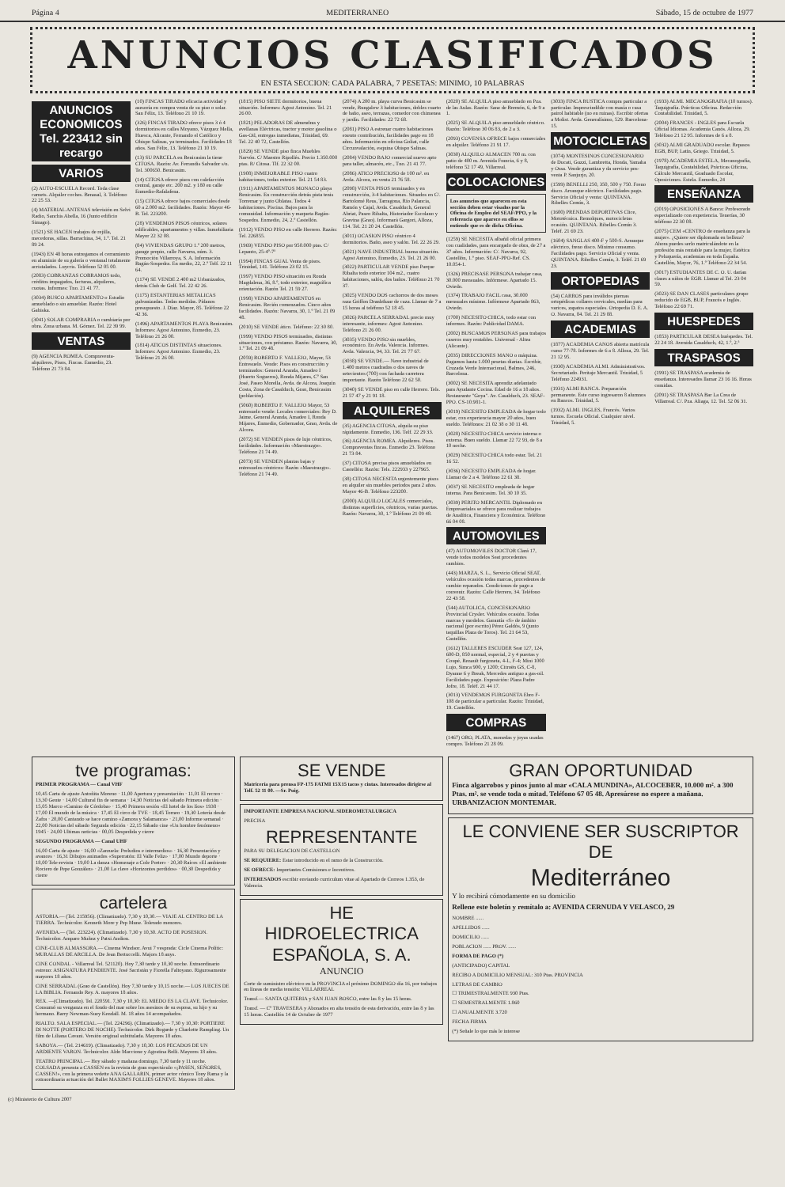Página 4 MEDITERRANEO Sábado, 15 de octubre de 1977
ANUNCIOS CLASIFICADOS
EN ESTA SECCION: CADA PALABRA, 7 PESETAS: MINIMO, 10 PALABRAS
ANUNCIOS ECONOMICOS Tel. 223412 sin recargo
VARIOS
(2) AUTO-ESCUELA Record. Toda clase carnets. Alquiler coches. Benasal, 3. Teléfono 22 25 53.
(4) MATERIAL ANTENAS televisión en Selvi Radio, Sanchis Abella, 16 (Junto edificio Simago).
(1521) SE HACEN trabajos de rejilla, mecedoras, sillas. Barrachina, 34, 1.º. Tel. 21 89 24.
(1943) EN 48 horas entregamos el cerramiento en aluminio de su galería o ventanal totalmente acristalados. Luycris. Teléfono 52 05 00.
(2083) COBRANZAS COBRAMOS todo, créditos impagados, facturas, alquileres, cuotas. Informes: Tno. 21 41 77.
(3034) BUSCO APARTAMENTO o Estudio amueblado o sin amueblar. Razón: Hotel Gabiska.
(3041) SOLAR COMPRARIA o cambiaría por obra. Zona urbana. M. Gómez. Tel. 22 39 99.
VENTAS
(9) AGENCIA ROMEA. Compraventa-alquileres, Pisos, Fincas. Enmedio, 23. Teléfono 21 73 84.
(10) FINCAS TIRADO eficacia actividad y asesoría en compra venta de su piso o solar. San Félix, 13. Teléfono 21 10 19.
(326) FINCAS TIRADO ofrece pisos 3 ó 4 dormitorios en calles Moyano, Vázquez Mella, Huesca, Alicante, Fernando el Católico y Obispo Salinas, ya terminados. Facilidades 18 años. San Félix, 13. Teléfono 21 10 19.
(13) SU PARCELA en Benicasim la tiene CITOSA. Razón: Av. Ferrandis Salvador s/n. Tel. 300650. Benicasim.
(14) CITOSA ofrece pisos con calefacción central, garaje etc. 200 m2. y 180 en calle Enmedio-Rafalafena.
(15) CITOSA ofrece bajos comerciales desde 60 a 2.000 m2. facilidades. Razón: Mayor 46-B. Tel. 223200.
(28) VENDEMOS PISOS céntricos, solares edificables, apartamentos y villas. Inmobiliaria Mayor 22 32 08.
(84) VIVIENDAS GRUPO 1.º 200 metros, garage propio, calle Navarra, núm. 3. Promoción Villarroya, S. A. Información Bagán-Sospedra. En medio, 22, 2.º Telf. 22 11 64.
(1174) SE VENDE 2.400 m2 Urbanizados, detrás Club de Golf. Tel. 22 42 26.
(1175) ESTANTERIAS METALICAS galvanizadas. Todas medidas. Pídanos presupuesto. J. Díaz. Mayor, 85. Teléfono 22 42 36.
(1496) APARTAMENTOS PLAYA Benicasim. Informes: Agost Antonino, Enmedio, 23. Teléfono 21 26 00.
(1814) ATICOS DISTINTAS situaciones. Informes: Agost Antonino. Enmedio, 23. Teléfono 21 26 00.
(1815) PISO SIETE dormitorios, buena situación. Informes: Agost Antonino. Tel. 21 26 00.
(1821) PELADORAS DE almendras y avellanas Eléctricas, tractor y motor gasolina o Gas-Oil, entregas inmediatas, Trinidad, 69. Tel. 22 40 72, Castellón.
(1829) SE VENDE piso finca Muebles Narvón. C/ Maestro Ripollés. Precio 1.350.000 ptas. R/ Citosa. Tlf. 22 32 00.
(1908) INMEJORABLE PISO cuatro habitaciones, todas exterior. Tel. 21 54 83.
(1911) APARTAMENTOS MONACO playa Benicasim. En construcción detrás pista tenis Torremar y junto Oblatas. Todos 4 habitaciones. Piscina. Bajos para la comunidad. Información y maqueta Bagán-Sospedra. Enmedio, 24, 2.º Castellón.
(1912) VENDO PISO en calle Herrero. Razón: Tel. 226855.
(1969) VENDO PISO por 950.000 ptas. C/ Lepanto, 25-4º-7ª
(1994) FINCAS GUAL Venta de pisos. Trinidad, 141. Teléfono 23 02 15.
(1997) VENDO PISO situación en Ronda Magdalena, 36, 8.º, todo exterior, magnífica orientación. Razón Tel. 21 59 27.
(1998) VENDO APARTAMENTOS en Benicasim. Recién comenzados. Cinco años facilidades. Razón: Navarra, 30, 1.º Tel. 21 09 48.
(2010) SE VENDE ático. Teléfono: 22 30 80.
(1999) VENDO PISOS terminados, distintas situaciones, con préstamo. Razón: Navarra, 30, 1.º Tel. 21 09 48.
(2059) ROBERTO F. VALLEJO, Mayor, 53 Entresuelo. Vende: Pisos en construcción y terminados: General Aranda, Amadeo I (Huerto Sogueros), Ronda Mijares, Cº San José, Paseo Morella, Avda. de Alcora, Joaquín Costa, Zona de Casalduch, Grao, Benicasim (población).
(5060) ROBERTO F. VALLEJO Mayor, 53 entresuelo vende: Locales comerciales: Rey D. Jaime, General Aranda, Amadeo I, Ronda Mijares, Enmedio, Gobernador, Grao, Avda. de Alcora.
(2072) SE VENDEN pisos de lujo céntricos, facilidades. Información «Maestrazgo». Teléfono 21 74 49.
(2073) SE VENDEN plantas bajas y entresuelos céntricos: Razón «Maestrazgo». Teléfono 21 74 49.
(2074) A 200 m. playa curva Benicasim se vende, Bungalow 3 habitaciones, dobles cuarto de baño, aseo, terrazas, comedor con chimenea y jardín. Facilidades: 22 72 68.
(2081) PISO A estrenar cuatro habitaciones exento contribución, facilidades pago en 18 años. Información en oficina Goliat, calle Circunvalación, esquina Obispo Salinas.
(2084) VENDO BAJO comercial nuevo apto para taller, almacén, etc., Tno. 21 41 77.
(2086) ATICO PRECIOSO de 100 m². en Avda. Alcora, en venta 21 76 58.
(2098) VENTA PISOS terminados y en construcción, 3-4 habitaciones. Situados en C/. Bartolomé Reus, Tarragona, Río Palancia, Ramón y Cajal, Avda. Casalduch, General Abriat, Paseo Ribalta, Historiador Escolano y Gravina (Grao). Informará Gargori, Alloza, 114. Tel. 21 20 24. Castellón.
(3011) OCASION PISO céntrico 4 dormitorios. Baño, aseo y salón. Tel. 22 26 29.
(3021) NAVE INDUSTRIAL buena situación. Agost Antonino, Enmedio, 23. Tel. 21 26 00.
(3022) PARTICULAR VENDE piso Parque Ribalta todo exterior 104 m2., cuatro habitaciones, salón, dos baños. Teléfono 21 70 37.
(3025) VENDO DOS cachorros de dos meses raza Griffon Dranhthaar de caza. Llamar de 7 a 15 horas al teléfono 52 18 45.
(3026) PARCELA SERRADAL precio muy interesante, informes: Agost Antonino. Teléfono 21 26 00.
(3035) VENDO PISO sin muebles, económico. En Avda. Valencia. Informes. Avda. Valencia, 94, 33. Tel. 21 77 67.
(3038) SE VENDE.— Nave industrial de 1.400 metros cuadrados o dos naves de setecientos (700) con fachada carretera importante. Razón Teléfono 22 62 50.
(3040) SE VENDE piso en calle Herrero. Tels. 21 57 47 y 21 91 18.
ALQUILERES
(35) AGENCIA CITOSA, alquila su piso rápidamente. Enmedio, 136. Telf. 22 29 33.
(36) AGENCIA ROMEA. Alquileres. Pisos. Compraventas fincas. Enmedio 23. Teléfono 21 73 84.
(37) CITOSA precisa pisos amueblados en Castellón: Razón: Tels. 222933 y 227965.
(38) CITOSA NECESITA urgentemente pisos en alquiler sin muebles períodos para 2 años. Mayor 46-B. Teléfono 223200.
(2000) ALQUILO LOCALES comerciales, distintas superficies, céntricos, varias puertas. Razón: Navarra, 30, 1.º Teléfono 21 09 48.
(2020) SE ALQUILA piso amueblado en Pza. de las Aulas. Razón: Sanz de Bremón, 6, de 9 a 1.
(2025) SE ALQUILA piso amueblado céntrico. Razón: Teléfono 30 06 83, de 2 a 3.
(2093) COVENSA OFRECE bajos comerciales en alquiler. Teléfono 21 91 17.
(3030) ALQUILO ALMACEN 700 m. con patio de 400 m. Avenida Francia, 6 y 8, teléfono 52 17 49, Villarreal.
COLOCACIONES
Los anuncios que aparecen en esta sección deben estar visados por la Oficina de Empleo del SEAF/PPO, y la referencia que aparece en ellos se entiende que es de dicha Oficina.
(1259) SE NECESITA albañil oficial primera con cualidades, para encargado de obra, de 27 a 37 años. Información: C/. Navarra, 92, Castellón, 1.º piso. SEAF-PPO-Ref. CS. 10.054-1.
(1326) PRECISASE PERSONA trabajar casa, 30.000 mensuales. Infórmese. Apartado 15. Oviedo.
(1374) TRABAJO FACIL casa, 30.000 mensuales mínimo. Infórmese Apartado 863, Oviedo.
(1700) NECESITO CHICA, todo estar con informes. Razón: Publicidad DAMA.
(2002) BUSCAMOS PERSONAS para trabajos caseros muy rentables. Universal - Altea (Alicante).
(2035) DIRECCIONES MANO o máquina. Pagamos hasta 1.000 pesetas diarias. Escribir, Cruzada Verde Internacional, Balmes, 246, Barcelona.
(3002) SE NECESITA aprendiz adelantado para Ayudante Cocina. Edad de 16 a 18 años. Restaurante "Goya". Av. Casalduch, 23. SEAF-PPO. CS-10.981-1.
(3019) NECESITO EMPLEADA de hogar todo estar, con experiencia mayor 20 años, buen sueldo. Teléfonos: 21 02 38 o 30 11 48.
(3028) NECESITO CHICA servicio interna o externa. Buen sueldo. Llamar 22 72 93, de 8 a 10 noche.
(3029) NECESITO CHICA todo estar. Tel. 21 16 52.
(3036) NECESITO EMPLEADA de hogar. Llamar de 2 a 4. Teléfono 22 61 38.
(3037) SE NECESITO empleada de hogar interna. Para Benicasim. Tel. 30 10 35.
(3039) PERITO MERCANTIL Diplomado en Empresariales se ofrece para realizar trabajos de Analítica, Financiera y Económica. Teléfono 66 04 08.
AUTOMOVILES
(47) AUTOMOVILES DOCTOR Clará 17, vende todos modelos Seat procedentes cambios.
(443) MARZA, S. L., Servicio Oficial SEAT, vehículos ocasión todas marcas, procedentes de cambio reparados. Condiciones de pago a convenir. Razón: Calle Herrero, 34. Teléfono 22 43 58.
(544) AUTOLICA, CONCESIONARIO Provincial Crysler. Vehículos ocasión. Todas marcas y modelos. Garantía «S» de ámbito nacional (por escrito) Pérez Galdós, 9 (junto taquillas Plaza de Toros). Tel. 21 64 53, Castellón.
(1612) TALLERES ESCUDER Seat 127, 124, 600-D, 850 normal, especial, 2 y 4 puertas y Coupé, Renault furgoneta, 4-L, F-4; Mini 1000 Lujo, Simca 900, y 1200; Citroën GS, C-8, Dyanne 6 y Break, Mercedes antiguo a gas-oil. Facilidades pago. Exposición: Plaza Padre Jofre, 18. Teléf. 21 44 17.
(3013) VENDEMOS FURGONETA Ebro F-108 de particular a particular. Razón: Trinidad, 19. Castellón.
COMPRAS
(1467) ORO, PLATA, monedas y joyas usadas compro. Teléfono 21 28 09.
(3033) FINCA RUSTICA compra particular a particular. Imprescindible con masía o casa pairol habitable (no en ruinas). Escribir ofertas a Molist. Avda. Generalísimo, 529. Barcelona-15.
MOTOCICLETAS
(1074) MONTESINOS CONCESIONARIO de Ducati, Guzzi, Lambretta, Honda, Yamaha y Ossa. Vende garantiza y da servicio pos-venta P. Sanjurjo, 20.
(1599) BENELLI 250, 350, 500 y 750. Freno disco. Arranque eléctrico. Facilidades pago. Servicio Oficial y venta: QUINTANA. Ribelles Comín, 3.
(1600) PRENDAS DEPORTIVAS Clice, Mototécnica. Remolques, motocicletas ocasión. QUINTANA. Ribelles Comín 3. Teléf. 21 69 23.
(1604) SANGLAS 400-F y 500-S. Arranque eléctrico, freno disco. Mínimo consumo. Facilidades pago. Servicio Oficial y venta. QUINTANA. Ribelles Comín, 3. Teléf. 21 69 23.
ORTOPEDIAS
(54) CARROS para inválidos piernas ortopédicas collares cervicales, medias para varices, zapatos especiales. Ortopedia D. E. A. O. Navarra, 84. Tel. 21 29 88.
ACADEMIAS
(1877) ACADEMIA CANOS abierta matrícula curso 77-78. Informes de 6 a 8. Alloza, 29. Tel. 21 12 95.
(1930) ACADEMIA ALMI. Administrativos. Secretariado. Peritaje Mercantil. Trinidad, 5 Teléfono 224931.
(1931) ALMI BANCA. Preparación permanente. Este curso ingresaron 8 alumnos en Bancos. Trinidad, 5.
(1932) ALMI. INGLES, Francés. Varios turnos. Escuela Oficial. Cualquier nivel. Trinidad, 5.
(1933) ALMI. MECANOGRAFIA (10 turnos). Taquigrafía. Prácticas Oficina. Redacción Contabilidad. Trinidad, 5.
(2004) FRANCES - INGLES para Escuela Oficial Idiomas. Academia Canós. Alloza, 29. Teléfono 21 12 95. Informes de 6 a 8.
(3032) ALMI GRADUADO escolar. Repasos EGB, BUP, Latín, Griego. Trinidad, 5.
(1978) ACADEMIA ESTELA, Mecanografía, Taquigrafía, Contabilidad, Prácticas Oficina, Cálculo Mercantil, Graduado Escolar, Oposiciones. Estela. Enmedio, 24
ENSEÑANZA
(2019) OPOSICIONES A Banca: Profesorado especializado con experiencia. Tenerías, 30 teléfono 22 30 08.
(2075) CEM «CENTRO de enseñanza para la mujer». ¿Quiere ser diplomada en belleza? Ahora puedes serlo matriculándote en la profesión más rentable para la mujer, Estética y Peluquería, academias en toda España. Castellón, Mayor, 76, 1.º Teléfono 22 34 54.
(3017) ESTUDIANTES DE C. O. U. darían clases a niños de EGB. Llamar al Tel. 23 04 59.
(3023) SE DAN CLASES particulares grupo reducido de EGB, BUP, Francés e Inglés. Teléfono 22 69 71.
HUESPEDES
(1853) PARTICULAR DESEA huéspedes. Tel. 22 24 18. Avenida Casalduch, 42, 1.º, 2.ª
TRASPASOS
(1991) SE TRASPASA academia de enseñanza. Interesados llamar 23 16 16. Horas comidas.
(2091) SE TRASPASA Bar La Crea de Villarreal. C/. Pza. Aliaga, 12. Tel. 52 06 31.
tve programas:
PRIMER PROGRAMA — Canal VHF
10,45 Carta de ajuste Antoñita Moreno · 11,00 Apertura y presentación · 11,01 El recreo · 13,30 Gente · 14,00 Cultural fin de semana · 14,30 Noticias del sábado Primera edición · 15,05 Marco «Camino de Córdoba» · 15,40 Primera sesión «El hotel de los líos» 1938 · 17,00 El mundo de la música · 17,45 El circo de TVE · 18,45 Torneo · 19,30 Lotería desde Zafra · 20,00 Cantando se hace camino «Zamora y Salamanca» · 21,00 Informe semanal · 22,00 Noticias del sábado Segunda edición · 22,15 Sábado cine «Un hombre fenómeno» 1945 · 24,00 Ultimas noticias · 00,05 Despedida y cierre
SEGUNDO PROGRAMA — Canal UHF
16,00 Carta de ajuste · 16,00 «Zarzuela: Preludios e intermedios» · 16,30 Presentación y avances · 16,31 Dibujos animados «Superratón: El Valle Feliz» · 17,00 Mundo deporte · 18,00 Tele-revista · 19,00 La danza «Homenaje a Cole Porter» · 20,30 Raíces «El ambiente Rociero de Pepe González» · 21,00 La clave «Horizontes perdidos» · 00,30 Despedida y cierre
cartelera
ASTORIA.— (Tel. 215956). (Climatizado). 7,30 y 10,30.— VIAJE AL CENTRO DE LA TIERRA. Technicolor. Kenneth More y Pep Mune. Tolerado menores.
AVENIDA.— (Tel. 223224). (Climatizado). 7,30 y 10,30. ACTO DE POSESION. Technicolor. Amparo Muñoz y Patxi Andion.
CINE-CLUB ALMASSORA.— Cinema Windsor. Avui 7 vesprada: Cicle Cinema Polític: MURALLAS DE ARCILLA. De Jean Bertuccelli. Majors 18 anys.
CINE CONDAL - Villarreal Tel. 521120). Hoy 7,30 tarde y 10,30 noche. Extraordinario estreno: ASIGNATURA PENDIENTE. José Sacristán y Fiorella Faltoyano. Rigurosamente mayores 18 años.
CINE SERRADAL (Grao de Castellón). Hoy 7,30 tarde y 10,15 noche.— LOS JUECES DE LA BIBLIA. Fernando Rey. A. mayores 18 años.
REX. —(Climatizado). Tel. 220591. 7,30 y 10,30: EL MIEDO ES LA CLAVE. Technicolor. Consumó su venganza en el fondo del mar sobre los asesinos de su esposa, su hijo y su hermano. Barry Newman-Suzy Kendall. M. 18 años 14 acompañados.
RIALTO. SALA ESPECIAL.— (Tel. 224296). (Climatizado).— 7,30 y 10,30: PORTIERE DI NOTTE (PORTERO DE NOCHE). Technicolor. Dirk Bogarde y Charlotte Rampling. Un film de Liliana Cavani. Versión original subtitulada. Mayores 18 años.
SABOYA.— (Tel. 214619). (Climatizado). 7,30 y 10,30: LOS PECADOS DE UN ARDIENTE VARON. Technicolor. Aldo Maccione y Agostina Belli. Mayores 18 años.
TEATRO PRINCIPAL.— Hoy sábado y mañana domingo, 7,30 tarde y 11 noche. COLSADA presenta a CASSEN en la revista de gran espectáculo «¡PASEN, SEÑORES, CASSEN!», con la primera vedette ANA GALLARIN, primer actor cómico Tony Rama y la extraordinaria actuación del Ballet MAXIM'S FOLLIES GENEVE. Mayores 18 años.
SE VENDE
Matricería para prensa FP-175 FATMI 15X15 tacos y cintas. Interesados dirigirse al Telf. 52 11 00. —Sr. Puig.
IMPORTANTE EMPRESA NACIONAL SIDEROMETALURGICA
PRECISA
REPRESENTANTE
PARA SU DELEGACION DE CASTELLON
SE REQUIERE: Estar introducido en el ramo de la Construcción.
SE OFRECE: Importantes Comisiones e Incentivos.
INTERESADOS escribir enviando curriculum vitae al Apartado de Correos 1.353, de Valencia.
HE
HIDROELECTRICA ESPAÑOLA, S. A.
ANUNCIO
Corte de suministro eléctrico en la PROVINCIA el próximo DOMINGO día 16, por trabajos en líneas de media tensión: VILLARREAL
Transf.— SANTA QUITERIA y SAN JUAN BOSCO, entre las 8 y las 15 horas.
Transf. — Cº TRAVESERA y Abonados en alta tensión de esta derivación, entre las 8 y las 15 horas. Castellón 14 de Octubre de 1977
GRAN OPORTUNIDAD
Finca algarrobos y pinos junto al mar «CALA MUNDINA», ALCOCEBER, 10.000 m². a 300 Ptas. m². se vende toda o mitad. Teléfono 67 05 48. Apresúrese no espere a mañana. URBANIZACION MONTEMAR.
LE CONVIENE SER SUSCRIPTOR DE
Mediterráneo
Y lo recibirá cómodamente en su domicilio
Rellene este boletín y remítalo a: AVENIDA CERNUDA Y VELASCO, 29
NOMBRE ......
APELLIDOS ......
DOMICILIO ......
POBLACION ...... PROV. ......
FORMA DE PAGO (*)
(ANTICIPADO) CAPITAL
RECIBO A DOMICILIO MENSUAL: 310 Ptas. PROVINCIA
LETRAS DE CAMBIO
☐ TRIMESTRALMENTE 930 Ptas.
☐ SEMESTRALMENTE 1.860
☐ ANUALMENTE 3.720
FECHA FIRMA
(*) Señale lo que más le interese
(c) Ministerio de Cultura 2007